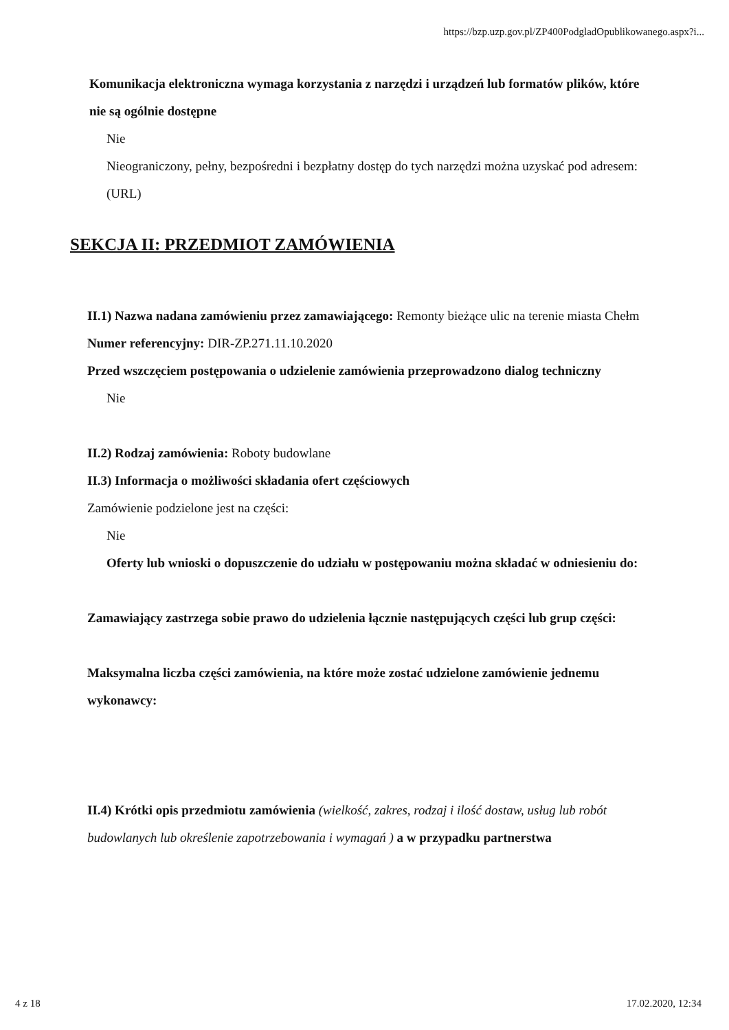https://bzp.uzp.gov.pl/ZP400PodgladOpublikowanego.aspx?i...
Komunikacja elektroniczna wymaga korzystania z narzędzi i urządzeń lub formatów plików, które nie są ogólnie dostępne
Nie
Nieograniczony, pełny, bezpośredni i bezpłatny dostęp do tych narzędzi można uzyskać pod adresem: (URL)
SEKCJA II: PRZEDMIOT ZAMÓWIENIA
II.1) Nazwa nadana zamówieniu przez zamawiającego: Remonty bieżące ulic na terenie miasta Chełm
Numer referencyjny: DIR-ZP.271.11.10.2020
Przed wszczęciem postępowania o udzielenie zamówienia przeprowadzono dialog techniczny
Nie
II.2) Rodzaj zamówienia: Roboty budowlane
II.3) Informacja o możliwości składania ofert częściowych
Zamówienie podzielone jest na części:
Nie
Oferty lub wnioski o dopuszczenie do udziału w postępowaniu można składać w odniesieniu do:
Zamawiający zastrzega sobie prawo do udzielenia łącznie następujących części lub grup części:
Maksymalna liczba części zamówienia, na które może zostać udzielone zamówienie jednemu wykonawcy:
II.4) Krótki opis przedmiotu zamówienia (wielkość, zakres, rodzaj i ilość dostaw, usług lub robót budowlanych lub określenie zapotrzebowania i wymagań ) a w przypadku partnerstwa
4 z 18 17.02.2020, 12:34